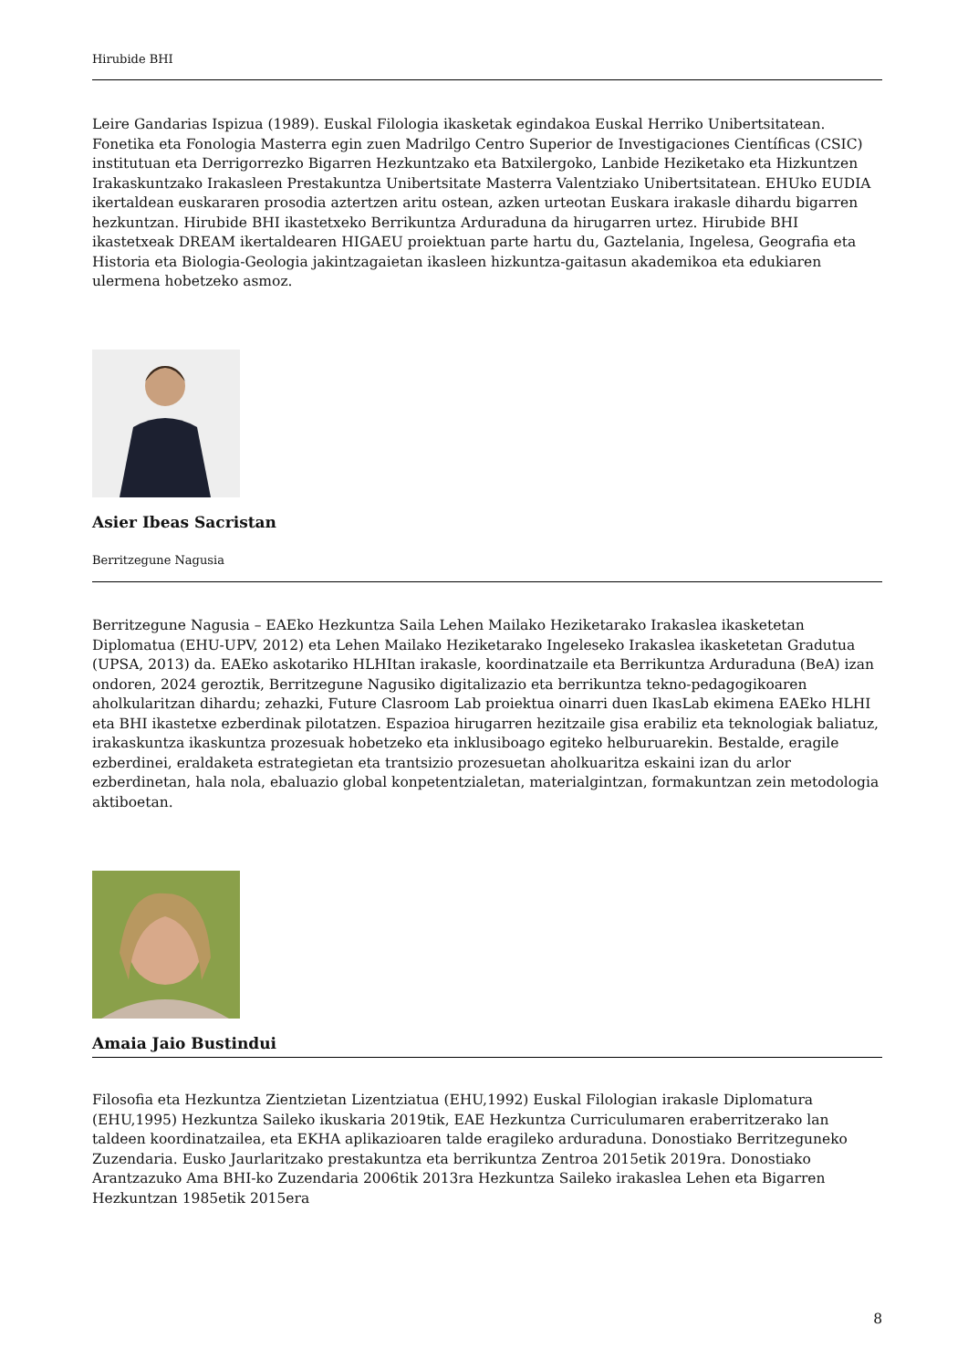Hirubide BHI
Leire Gandarias Ispizua (1989). Euskal Filologia ikasketak egindakoa Euskal Herriko Unibertsitatean. Fonetika eta Fonologia Masterra egin zuen Madrilgo Centro Superior de Investigaciones Científicas (CSIC) institutuan eta Derrigorrezko Bigarren Hezkuntzako eta Batxilergoko, Lanbide Heziketako eta Hizkuntzen Irakaskuntzako Irakasleen Prestakuntza Unibertsitate Masterra Valentziako Unibertsitatean. EHUko EUDIA ikertaldean euskararen prosodia aztertzen aritu ostean, azken urteotan Euskara irakasle dihardu bigarren hezkuntzan. Hirubide BHI ikastetxeko Berrikuntza Arduraduna da hirugarren urtez. Hirubide BHI ikastetxeak DREAM ikertaldearen HIGAEU proiektuan parte hartu du, Gaztelania, Ingelesa, Geografia eta Historia eta Biologia-Geologia jakintzagaietan ikasleen hizkuntza-gaitasun akademikoa eta edukiaren ulermena hobetzeko asmoz.
Asier Ibeas Sacristan
Berritzegune Nagusia
Berritzegune Nagusia – EAEko Hezkuntza Saila Lehen Mailako Heziketarako Irakaslea ikasketetan Diplomatua (EHU-UPV, 2012) eta Lehen Mailako Heziketarako Ingeleseko Irakaslea ikasketetan Gradutua (UPSA, 2013) da. EAEko askotariko HLHItan irakasle, koordinatzaile eta Berrikuntza Arduraduna (BeA) izan ondoren, 2024 geroztik, Berritzegune Nagusiko digitalizazio eta berrikuntza tekno-pedagogikoaren aholkularitzan dihardu; zehazki, Future Clasroom Lab proiektua oinarri duen IkasLab ekimena EAEko HLHI eta BHI ikastetxe ezberdinak pilotatzen. Espazioa hirugarren hezitzaile gisa erabiliz eta teknologiak baliatuz, irakaskuntza ikaskuntza prozesuak hobetzeko eta inklusiboago egiteko helburuarekin. Bestalde, eragile ezberdinei, eraldaketa estrategietan eta trantsizio prozesuetan aholkuaritza eskaini izan du arlor ezberdinetan, hala nola, ebaluazio global konpetentzialetan, materialgintzan, formakuntzan zein metodologia aktiboetan.
Amaia Jaio Bustindui
Filosofia eta Hezkuntza Zientzietan Lizentziatua (EHU,1992) Euskal Filologian irakasle Diplomatura (EHU,1995) Hezkuntza Saileko ikuskaria 2019tik, EAE Hezkuntza Curriculumaren eraberritzerako lan taldeen koordinatzailea, eta EKHA aplikazioaren talde eragileko arduraduna. Donostiako Berritzeguneko Zuzendaria. Eusko Jaurlaritzako prestakuntza eta berrikuntza Zentroa 2015etik 2019ra. Donostiako Arantzazuko Ama BHI-ko Zuzendaria 2006tik 2013ra Hezkuntza Saileko irakaslea Lehen eta Bigarren Hezkuntzan 1985etik 2015era
8